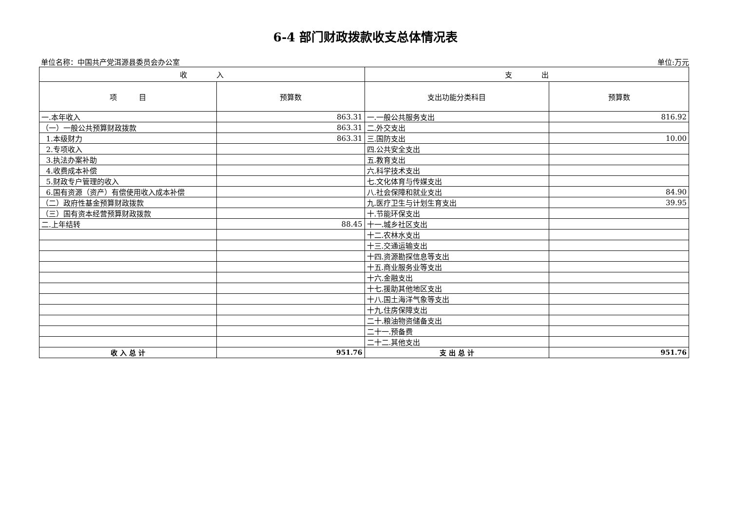6-4 部门财政拨款收支总体情况表
单位名称：中国共产党洱源县委员会办公室 单位:万元
| 收 入 | | 支 出 | |
| --- | --- | --- | --- |
| 项 目 | 预算数 | 支出功能分类科目 | 预算数 |
| 一.本年收入 | 863.31 | 一.一般公共服务支出 | 816.92 |
| （一）一般公共预算财政拨款 | 863.31 | 二.外交支出 | |
| 1.本级财力 | 863.31 | 三.国防支出 | 10.00 |
| 2.专项收入 | | 四.公共安全支出 | |
| 3.执法办案补助 | | 五.教育支出 | |
| 4.收费成本补偿 | | 六.科学技术支出 | |
| 5.财政专户管理的收入 | | 七.文化体育与传媒支出 | |
| 6.国有资源（资产）有偿使用收入成本补偿 | | 八.社会保障和就业支出 | 84.90 |
| （二）政府性基金预算财政拨款 | | 九.医疗卫生与计划生育支出 | 39.95 |
| （三）国有资本经营预算财政拨款 | | 十.节能环保支出 | |
| 二.上年结转 | 88.45 | 十一.城乡社区支出 | |
| | | 十二.农林水支出 | |
| | | 十三.交通运输支出 | |
| | | 十四.资源勘探信息等支出 | |
| | | 十五.商业服务业等支出 | |
| | | 十六.金融支出 | |
| | | 十七.援助其他地区支出 | |
| | | 十八.国土海洋气象等支出 | |
| | | 十九.住房保障支出 | |
| | | 二十.粮油物资储备支出 | |
| | | 二十一.预备费 | |
| | | 二十二.其他支出 | |
| 收 入 总 计 | 951.76 | 支 出 总 计 | 951.76 |